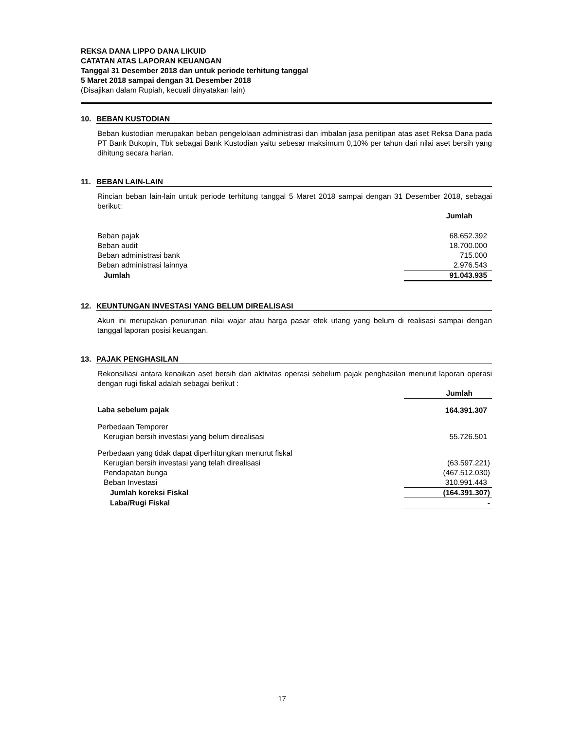REKSA DANA LIPPO DANA LIKUID
CATATAN ATAS LAPORAN KEUANGAN
Tanggal 31 Desember 2018 dan untuk periode terhitung tanggal
5 Maret 2018 sampai dengan 31 Desember 2018
(Disajikan dalam Rupiah, kecuali dinyatakan lain)
10. BEBAN KUSTODIAN
Beban kustodian merupakan beban pengelolaan administrasi dan imbalan jasa penitipan atas aset Reksa Dana pada PT Bank Bukopin, Tbk sebagai Bank Kustodian yaitu sebesar maksimum 0,10% per tahun dari nilai aset bersih yang dihitung secara harian.
11. BEBAN LAIN-LAIN
Rincian beban lain-lain untuk periode terhitung tanggal 5 Maret 2018 sampai dengan 31 Desember 2018, sebagai berikut:
| | Jumlah |
| Beban pajak | 68.652.392 |
| Beban audit | 18.700.000 |
| Beban administrasi bank | 715.000 |
| Beban administrasi lainnya | 2.976.543 |
| Jumlah | 91.043.935 |
12. KEUNTUNGAN INVESTASI YANG BELUM DIREALISASI
Akun ini merupakan penurunan nilai wajar atau harga pasar efek utang yang belum di realisasi sampai dengan tanggal laporan posisi keuangan.
13. PAJAK PENGHASILAN
Rekonsiliasi antara kenaikan aset bersih dari aktivitas operasi sebelum pajak penghasilan menurut laporan operasi dengan rugi fiskal adalah sebagai berikut :
| | Jumlah |
| Laba sebelum pajak | 164.391.307 |
| Perbedaan Temporer | |
| Kerugian bersih investasi yang belum direalisasi | 55.726.501 |
| Perbedaan yang tidak dapat diperhitungkan menurut fiskal | |
| Kerugian bersih investasi yang telah direalisasi | (63.597.221) |
| Pendapatan bunga | (467.512.030) |
| Beban Investasi | 310.991.443 |
| Jumlah koreksi Fiskal | (164.391.307) |
| Laba/Rugi Fiskal | - |
17